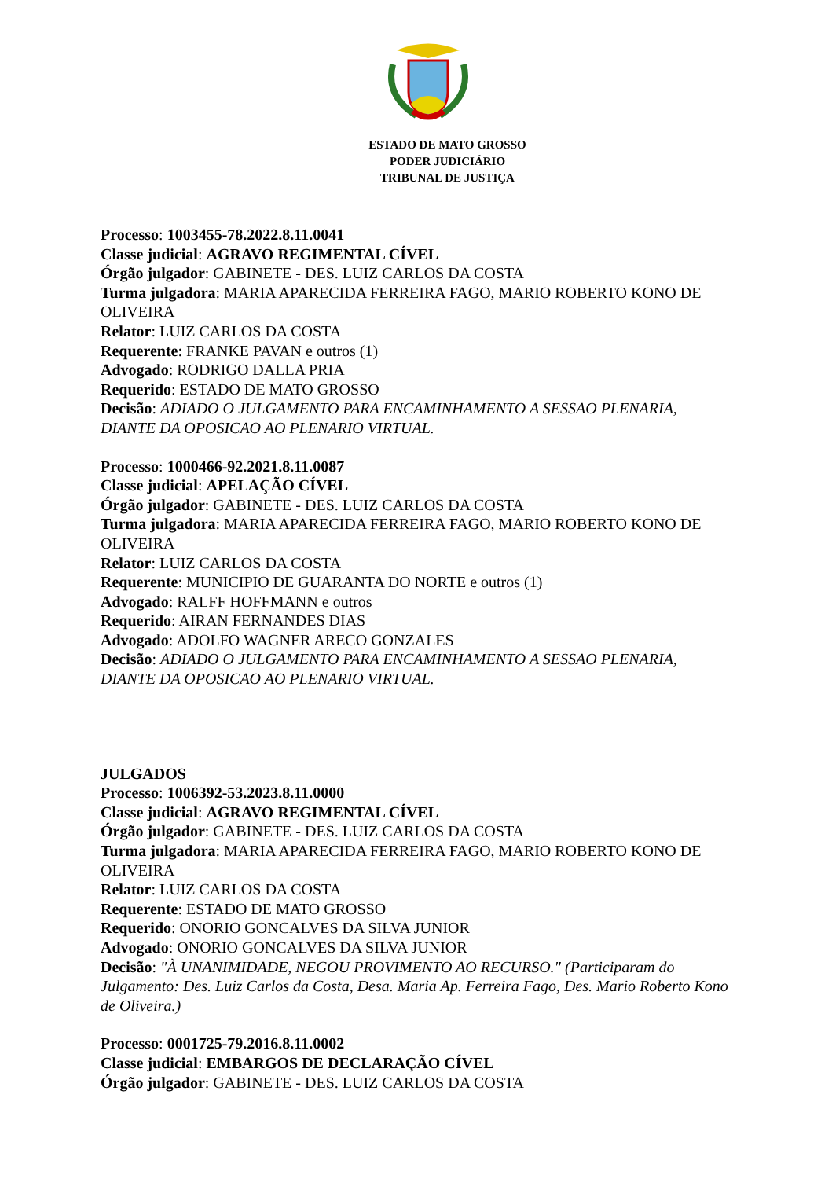ESTADO DE MATO GROSSO
PODER JUDICIÁRIO
TRIBUNAL DE JUSTIÇA
Processo: 1003455-78.2022.8.11.0041
Classe judicial: AGRAVO REGIMENTAL CÍVEL
Órgão julgador: GABINETE - DES. LUIZ CARLOS DA COSTA
Turma julgadora: MARIA APARECIDA FERREIRA FAGO, MARIO ROBERTO KONO DE OLIVEIRA
Relator: LUIZ CARLOS DA COSTA
Requerente: FRANKE PAVAN e outros (1)
Advogado: RODRIGO DALLA PRIA
Requerido: ESTADO DE MATO GROSSO
Decisão: ADIADO O JULGAMENTO PARA ENCAMINHAMENTO A SESSAO PLENARIA, DIANTE DA OPOSICAO AO PLENARIO VIRTUAL.
Processo: 1000466-92.2021.8.11.0087
Classe judicial: APELAÇÃO CÍVEL
Órgão julgador: GABINETE - DES. LUIZ CARLOS DA COSTA
Turma julgadora: MARIA APARECIDA FERREIRA FAGO, MARIO ROBERTO KONO DE OLIVEIRA
Relator: LUIZ CARLOS DA COSTA
Requerente: MUNICIPIO DE GUARANTA DO NORTE e outros (1)
Advogado: RALFF HOFFMANN e outros
Requerido: AIRAN FERNANDES DIAS
Advogado: ADOLFO WAGNER ARECO GONZALES
Decisão: ADIADO O JULGAMENTO PARA ENCAMINHAMENTO A SESSAO PLENARIA, DIANTE DA OPOSICAO AO PLENARIO VIRTUAL.
JULGADOS
Processo: 1006392-53.2023.8.11.0000
Classe judicial: AGRAVO REGIMENTAL CÍVEL
Órgão julgador: GABINETE - DES. LUIZ CARLOS DA COSTA
Turma julgadora: MARIA APARECIDA FERREIRA FAGO, MARIO ROBERTO KONO DE OLIVEIRA
Relator: LUIZ CARLOS DA COSTA
Requerente: ESTADO DE MATO GROSSO
Requerido: ONORIO GONCALVES DA SILVA JUNIOR
Advogado: ONORIO GONCALVES DA SILVA JUNIOR
Decisão: "À UNANIMIDADE, NEGOU PROVIMENTO AO RECURSO." (Participaram do Julgamento: Des. Luiz Carlos da Costa, Desa. Maria Ap. Ferreira Fago, Des. Mario Roberto Kono de Oliveira.)
Processo: 0001725-79.2016.8.11.0002
Classe judicial: EMBARGOS DE DECLARAÇÃO CÍVEL
Órgão julgador: GABINETE - DES. LUIZ CARLOS DA COSTA